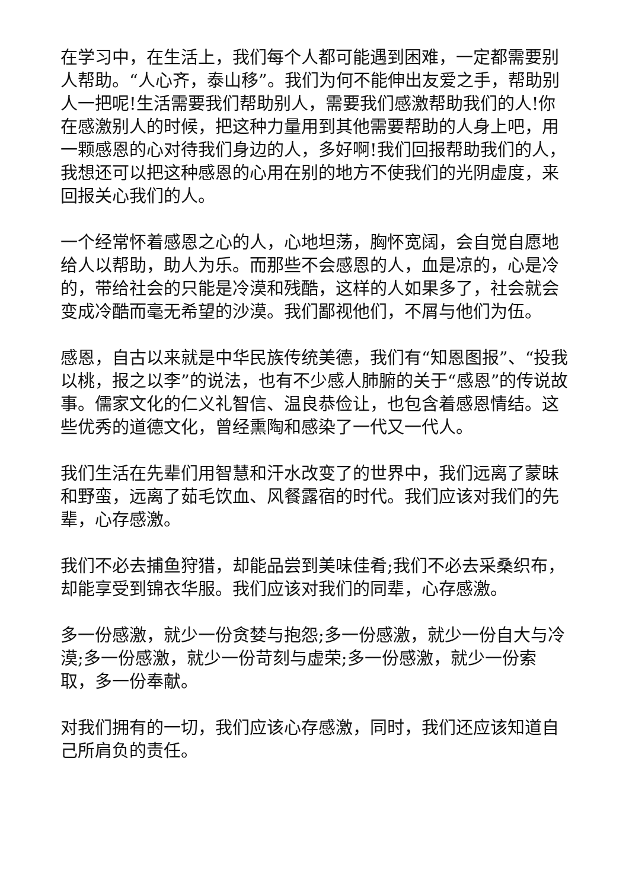在学习中，在生活上，我们每个人都可能遇到困难，一定都需要别人帮助。“人心齐，泰山移”。我们为何不能伸出友爱之手，帮助别人一把呢!生活需要我们帮助别人，需要我们感激帮助我们的人!你在感激别人的时候，把这种力量用到其他需要帮助的人身上吧，用一颗感恩的心对待我们身边的人，多好啊!我们回报帮助我们的人，我想还可以把这种感恩的心用在别的地方不使我们的光阴虚度，来回报关心我们的人。
一个经常怀着感恩之心的人，心地坦荡，胸怀宽阔，会自觉自愿地给人以帮助，助人为乐。而那些不会感恩的人，血是凉的，心是冷的，带给社会的只能是冷漠和残酷，这样的人如果多了，社会就会变成冷酷而毫无希望的沙漠。我们鄙视他们，不屑与他们为伍。
感恩，自古以来就是中华民族传统美德，我们有“知恩图报”、“投我以桃，报之以李”的说法，也有不少感人肺腑的关于“感恩”的传说故事。儒家文化的仁义礼智信、温良恭俭让，也包含着感恩情结。这些优秀的道德文化，曾经熏陶和感染了一代又一代人。
我们生活在先辈们用智慧和汗水改变了的世界中，我们远离了蒙昧和野蛮，远离了茹毛饮血、风餐露宿的时代。我们应该对我们的先辈，心存感激。
我们不必去捕鱼狩猎，却能品尝到美味佳肴;我们不必去采桑织布，却能享受到锦衣华服。我们应该对我们的同辈，心存感激。
多一份感激，就少一份贪婪与抱怨;多一份感激，就少一份自大与冷漠;多一份感激，就少一份苛刻与虚荣;多一份感激，就少一份索取，多一份奉献。
对我们拥有的一切，我们应该心存感激，同时，我们还应该知道自己所肩负的责任。